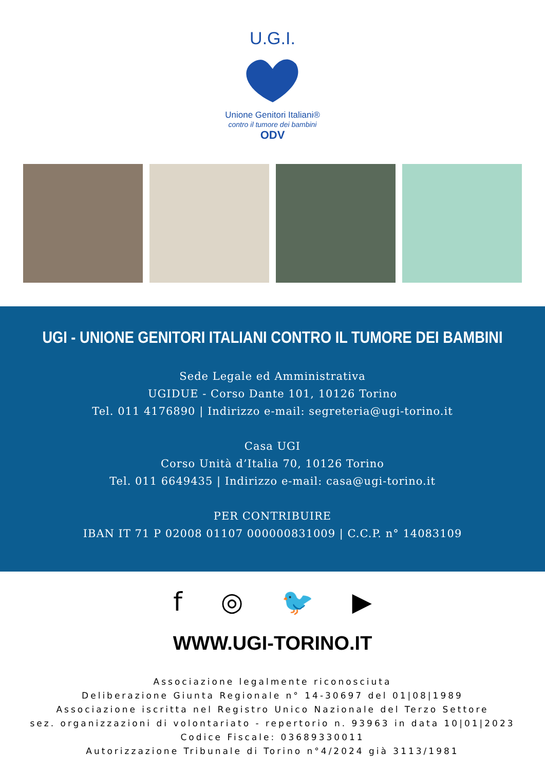U.G.I.
Unione Genitori Italiani®
contro il tumore dei bambini
ODV
UGI - UNIONE GENITORI ITALIANI CONTRO IL TUMORE DEI BAMBINI
Sede Legale ed Amministrativa
UGIDUE - Corso Dante 101, 10126 Torino
Tel. 011 4176890 | Indirizzo e-mail: segreteria@ugi-torino.it
Casa UGI
Corso Unità d’Italia 70, 10126 Torino
Tel. 011 6649435 | Indirizzo e-mail: casa@ugi-torino.it
PER CONTRIBUIRE
IBAN IT 71 P 02008 01107 000000831009 | C.C.P. n° 14083109
f ◎ 🐦 ▶
WWW.UGI-TORINO.IT
Associazione legalmente riconosciuta
Deliberazione Giunta Regionale n° 14-30697 del 01|08|1989
Associazione iscritta nel Registro Unico Nazionale del Terzo Settore
sez. organizzazioni di volontariato - repertorio n. 93963 in data 10|01|2023
Codice Fiscale: 03689330011
Autorizzazione Tribunale di Torino n°4/2024 già 3113/1981